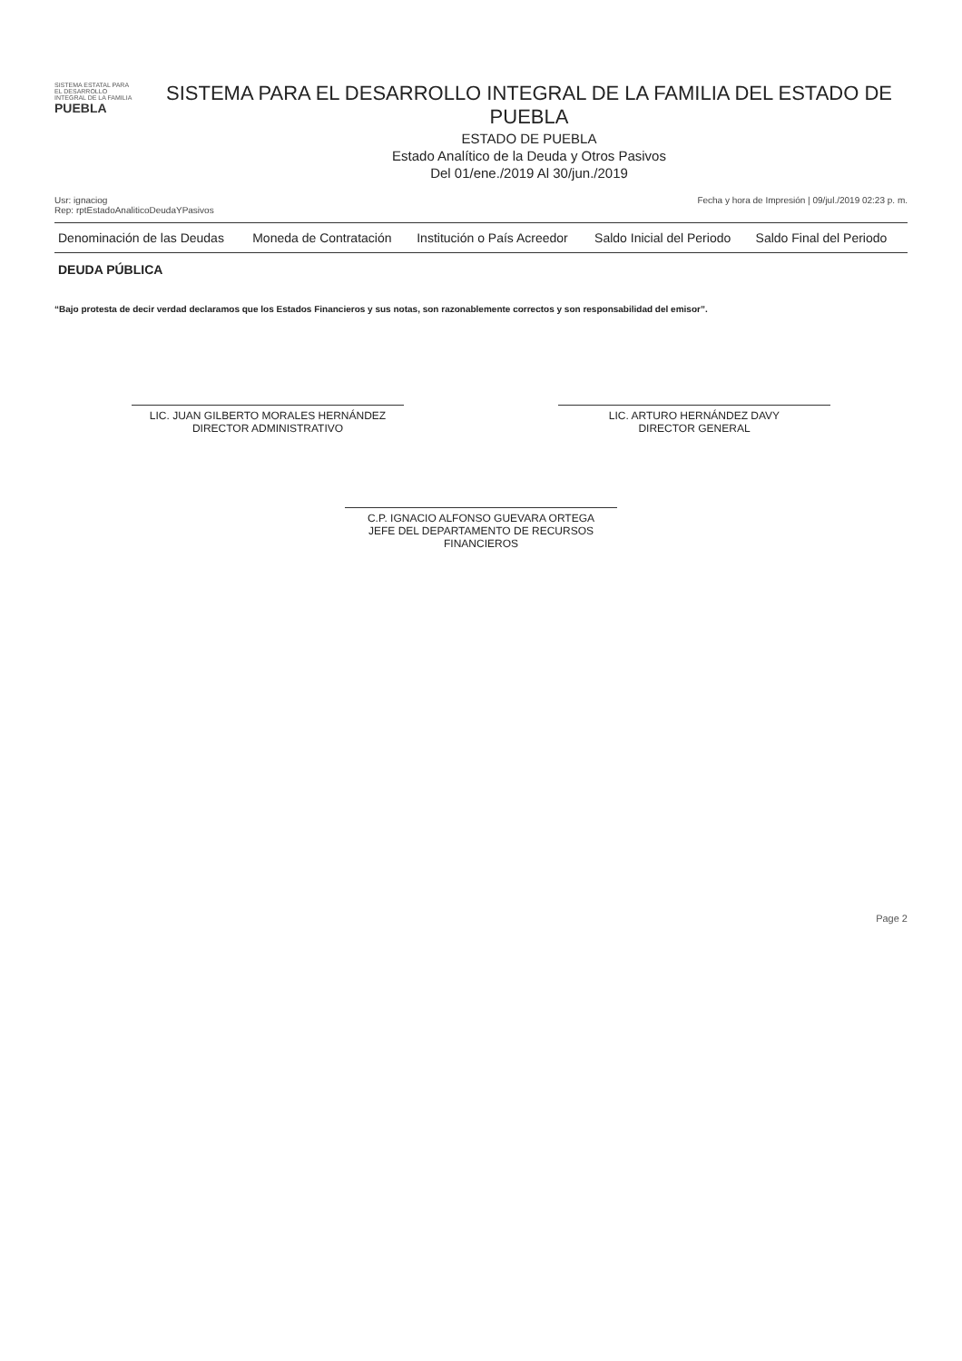SISTEMA ESTATAL PARA EL DESARROLLO INTEGRAL DE LA FAMILIA
PUEBLA
SISTEMA PARA EL DESARROLLO INTEGRAL DE LA FAMILIA DEL ESTADO DE PUEBLA
ESTADO DE PUEBLA
Estado Analítico de la Deuda y Otros Pasivos
Del 01/ene./2019 Al 30/jun./2019
Usr: ignaciog
Rep: rptEstadoAnaliticoDeudaYPasivos
Fecha y hora de Impresión | 09/jul./2019 02:23 p. m.
| Denominación de las Deudas | Moneda de Contratación | Institución o País Acreedor | Saldo Inicial del Periodo | Saldo Final del Periodo |
| --- | --- | --- | --- | --- |
| DEUDA PÚBLICA | | | | |
“Bajo protesta de decir verdad declaramos que los Estados Financieros y sus notas, son razonablemente correctos y son responsabilidad del emisor”.
LIC. JUAN GILBERTO MORALES HERNÁNDEZ
DIRECTOR ADMINISTRATIVO
LIC. ARTURO HERNÁNDEZ DAVY
DIRECTOR GENERAL
C.P. IGNACIO ALFONSO GUEVARA ORTEGA
JEFE DEL DEPARTAMENTO DE RECURSOS FINANCIEROS
Page 2